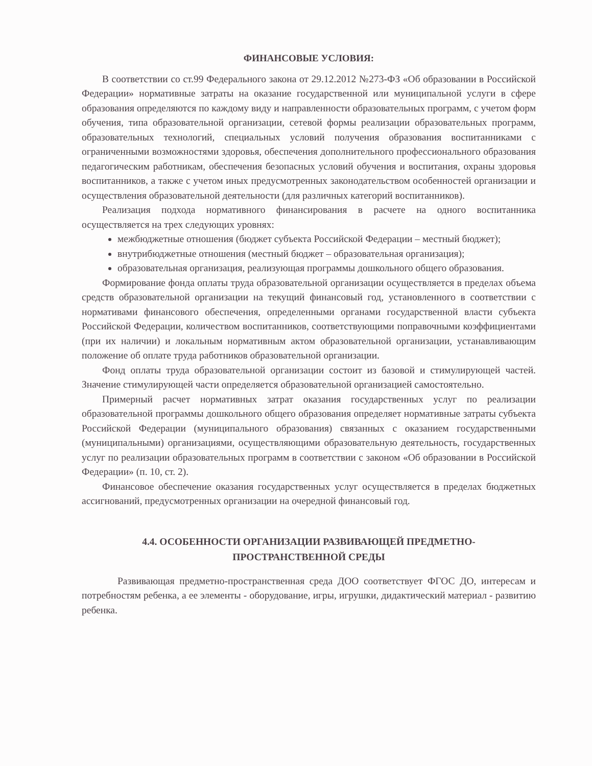ФИНАНСОВЫЕ УСЛОВИЯ:
В соответствии со ст.99 Федерального закона от 29.12.2012 №273-ФЗ «Об образовании в Российской Федерации» нормативные затраты на оказание государственной или муниципальной услуги в сфере образования определяются по каждому виду и направленности образовательных программ, с учетом форм обучения, типа образовательной организации, сетевой формы реализации образовательных программ, образовательных технологий, специальных условий получения образования воспитанниками с ограниченными возможностями здоровья, обеспечения дополнительного профессионального образования педагогическим работникам, обеспечения безопасных условий обучения и воспитания, охраны здоровья воспитанников, а также с учетом иных предусмотренных законодательством особенностей организации и осуществления образовательной деятельности (для различных категорий воспитанников).
Реализация подхода нормативного финансирования в расчете на одного воспитанника осуществляется на трех следующих уровнях:
межбюджетные отношения (бюджет субъекта Российской Федерации – местный бюджет);
внутрибюджетные отношения (местный бюджет – образовательная организация);
образовательная организация, реализующая программы дошкольного общего образования.
Формирование фонда оплаты труда образовательной организации осуществляется в пределах объема средств образовательной организации на текущий финансовый год, установленного в соответствии с нормативами финансового обеспечения, определенными органами государственной власти субъекта Российской Федерации, количеством воспитанников, соответствующими поправочными коэффициентами (при их наличии) и локальным нормативным актом образовательной организации, устанавливающим положение об оплате труда работников образовательной организации.
Фонд оплаты труда образовательной организации состоит из базовой и стимулирующей частей. Значение стимулирующей части определяется образовательной организацией самостоятельно.
Примерный расчет нормативных затрат оказания государственных услуг по реализации образовательной программы дошкольного общего образования определяет нормативные затраты субъекта Российской Федерации (муниципального образования) связанных с оказанием государственными (муниципальными) организациями, осуществляющими образовательную деятельность, государственных услуг по реализации образовательных программ в соответствии с законом «Об образовании в Российской Федерации» (п. 10, ст. 2).
Финансовое обеспечение оказания государственных услуг осуществляется в пределах бюджетных ассигнований, предусмотренных организации на очередной финансовый год.
4.4. ОСОБЕННОСТИ ОРГАНИЗАЦИИ РАЗВИВАЮЩЕЙ ПРЕДМЕТНО-
ПРОСТРАНСТВЕННОЙ СРЕДЫ
Развивающая предметно-пространственная среда ДОО соответствует ФГОС ДО, интересам и потребностям ребенка, а ее элементы - оборудование, игры, игрушки, дидактический материал - развитию ребенка.